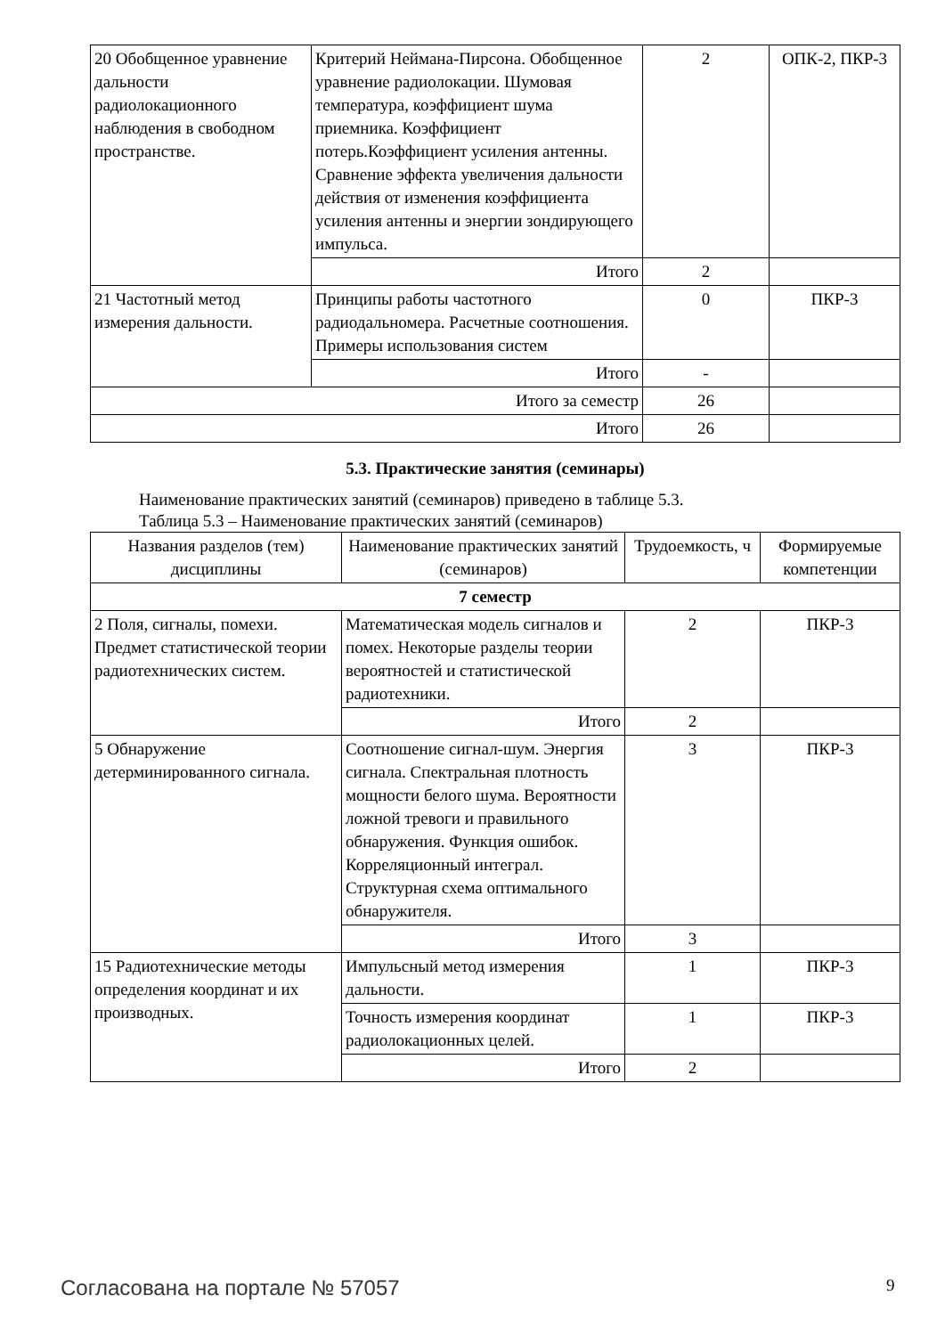| 20 Обобщенное уравнение дальности радиолокационного наблюдения в свободном пространстве. | Критерий Неймана-Пирсона. Обобщенное уравнение радиолокации. Шумовая температура, коэффициент шума приемника. Коэффициент потерь.Коэффициент усиления антенны. Сравнение эффекта увеличения дальности действия от изменения коэффициента усиления антенны и энергии зондирующего импульса. | 2 | ОПК-2, ПКР-3 |
| | Итого | 2 | |
| 21 Частотный метод измерения дальности. | Принципы работы частотного радиодальномера. Расчетные соотношения. Примеры использования систем | 0 | ПКР-3 |
| | Итого | - | |
| Итого за семестр | | 26 | |
| Итого | | 26 | |
5.3. Практические занятия (семинары)
Наименование практических занятий (семинаров) приведено в таблице 5.3.
Таблица 5.3 – Наименование практических занятий (семинаров)
| Названия разделов (тем) дисциплины | Наименование практических занятий (семинаров) | Трудоемкость, ч | Формируемые компетенции |
| --- | --- | --- | --- |
| 7 семестр | | | |
| 2 Поля, сигналы, помехи. Предмет статистической теории радиотехнических систем. | Математическая модель сигналов и помех. Некоторые разделы теории вероятностей и статистической радиотехники. | 2 | ПКР-3 |
| | Итого | 2 | |
| 5 Обнаружение детерминированного сигнала. | Соотношение сигнал-шум. Энергия сигнала. Спектральная плотность мощности белого шума. Вероятности ложной тревоги и правильного обнаружения. Функция ошибок. Корреляционный интеграл. Структурная схема оптимального обнаружителя. | 3 | ПКР-3 |
| | Итого | 3 | |
| 15 Радиотехнические методы определения координат и их производных. | Импульсный метод измерения дальности. | 1 | ПКР-3 |
| | Точность измерения координат радиолокационных целей. | 1 | ПКР-3 |
| | Итого | 2 | |
Согласована на портале № 57057 9